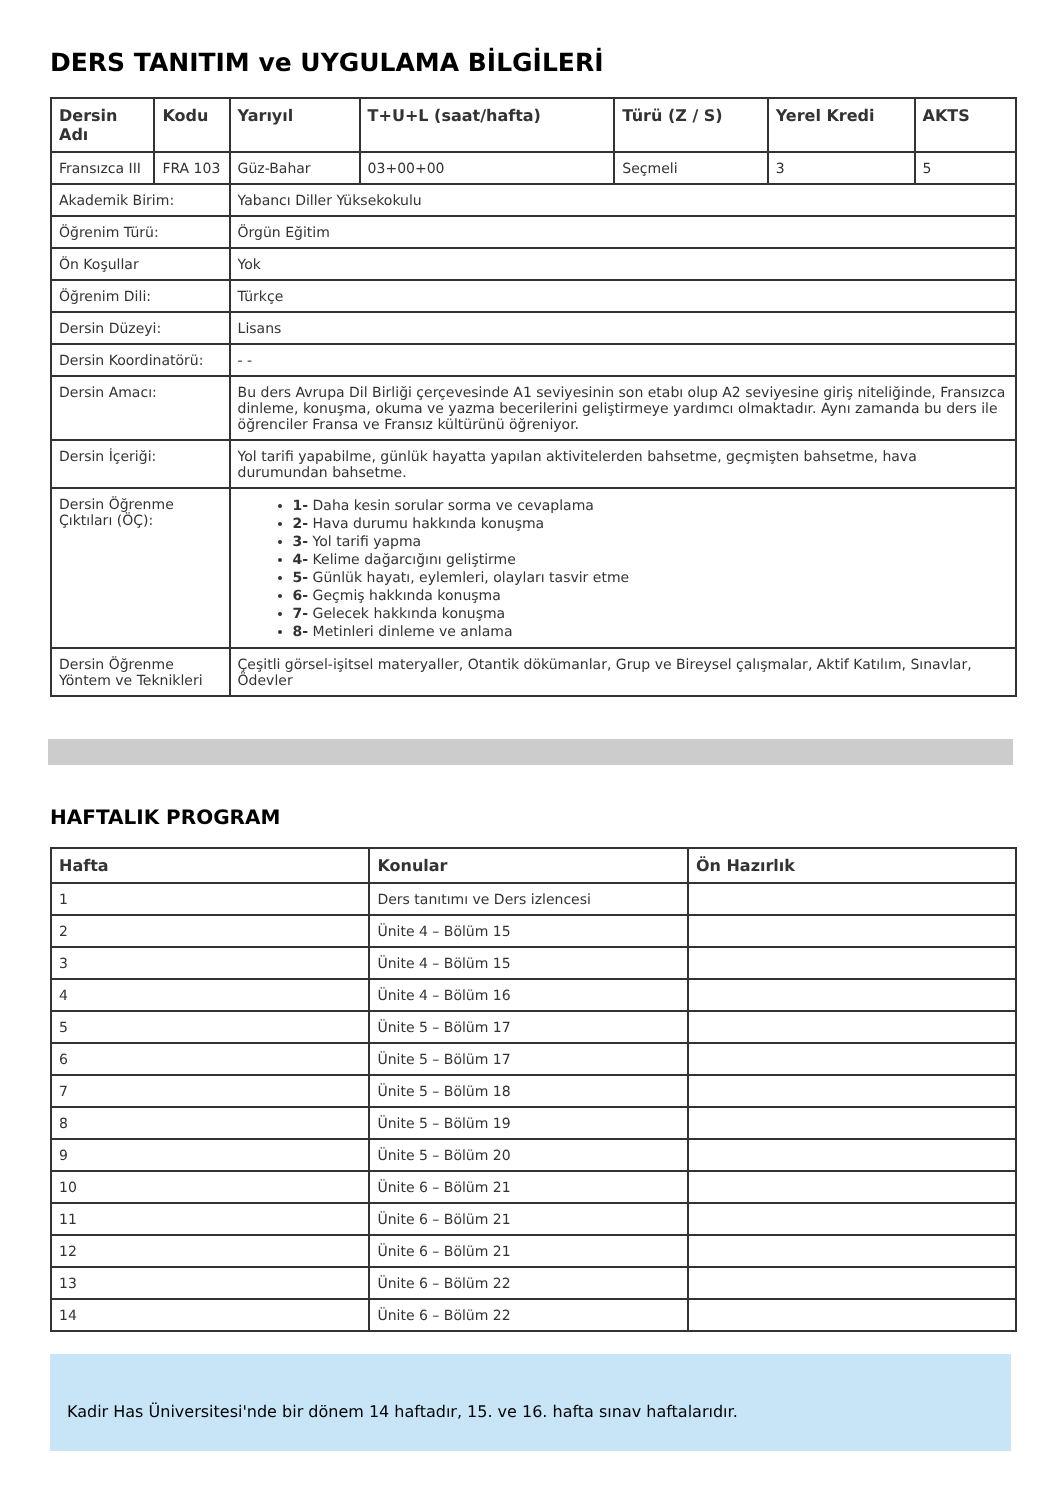DERS TANITIM ve UYGULAMA BİLGİLERİ
| Dersin Adı | Kodu | Yarıyıl | T+U+L (saat/hafta) | Türü (Z / S) | Yerel Kredi | AKTS |
| --- | --- | --- | --- | --- | --- | --- |
| Fransızca III | FRA 103 | Güz-Bahar | 03+00+00 | Seçmeli | 3 | 5 |
| Akademik Birim: | | Yabancı Diller Yüksekokulu | | | | |
| Öğrenim Türü: | | Örgün Eğitim | | | | |
| Ön Koşullar | | Yok | | | | |
| Öğrenim Dili: | | Türkçe | | | | |
| Dersin Düzeyi: | | Lisans | | | | |
| Dersin Koordinatörü: | | - - | | | | |
| Dersin Amacı: | | Bu ders Avrupa Dil Birliği çerçevesinde A1 seviyesinin son etabı olup A2 seviyesine giriş niteliğinde, Fransızca dinleme, konuşma, okuma ve yazma becerilerini geliştirmeye yardımcı olmaktadır. Aynı zamanda bu ders ile öğrenciler Fransa ve Fransız kültürünü öğreniyor. | | | | |
| Dersin İçeriği: | | Yol tarifi yapabilme, günlük hayatta yapılan aktivitelerden bahsetme, geçmişten bahsetme, hava durumundan bahsetme. | | | | |
| Dersin Öğrenme Çıktıları (ÖÇ): | | 1- Daha kesin sorular sorma ve cevaplama 2- Hava durumu hakkında konuşma 3- Yol tarifi yapma 4- Kelime dağarcığını geliştirme 5- Günlük hayatı, eylemleri, olayları tasvir etme 6- Geçmiş hakkında konuşma 7- Gelecek hakkında konuşma 8- Metinleri dinleme ve anlama | | | | |
| Dersin Öğrenme Yöntem ve Teknikleri | | Çeşitli görsel-işitsel materyaller, Otantik dökümanlar, Grup ve Bireysel çalışmalar, Aktif Katılım, Sınavlar, Ödevler | | | | |
HAFTALIK PROGRAM
| Hafta | Konular | Ön Hazırlık |
| --- | --- | --- |
| 1 | Ders tanıtımı ve Ders izlencesi | |
| 2 | Ünite 4 – Bölüm 15 | |
| 3 | Ünite 4 – Bölüm 15 | |
| 4 | Ünite 4 – Bölüm 16 | |
| 5 | Ünite 5 – Bölüm 17 | |
| 6 | Ünite 5 – Bölüm 17 | |
| 7 | Ünite 5 – Bölüm 18 | |
| 8 | Ünite 5 – Bölüm 19 | |
| 9 | Ünite 5 – Bölüm 20 | |
| 10 | Ünite 6 – Bölüm 21 | |
| 11 | Ünite 6 – Bölüm 21 | |
| 12 | Ünite 6 – Bölüm 21 | |
| 13 | Ünite 6 – Bölüm 22 | |
| 14 | Ünite 6 – Bölüm 22 | |
Kadir Has Üniversitesi'nde bir dönem 14 haftadır, 15. ve 16. hafta sınav haftalarıdır.